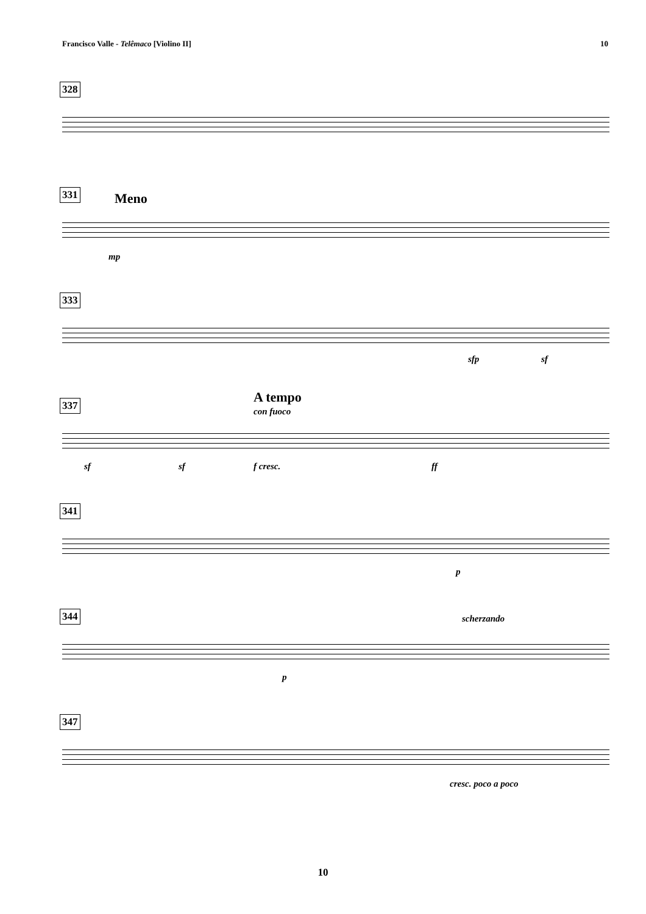Francisco Valle - Telêmaco [Violino II] 10
328
331
Meno
mp
333
sfp sf
337 A tempo
con fuoco
sf sf f cresc. ff
341
p
344
scherzando
p
347
cresc. poco a poco
10